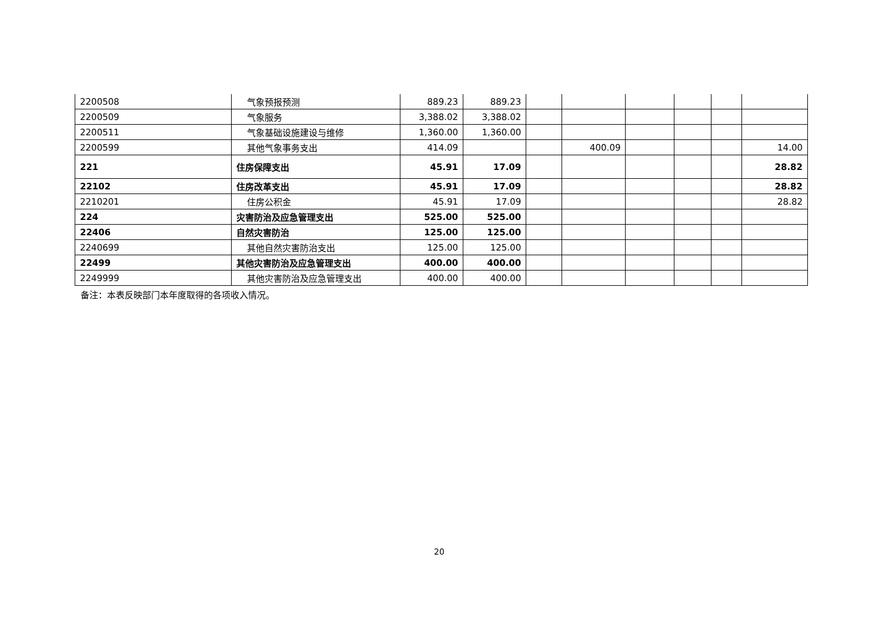| 2200508 | 气象预报预测 | 889.23 | 889.23 | | | | | | |
| 2200509 | 气象服务 | 3,388.02 | 3,388.02 | | | | | | |
| 2200511 | 气象基础设施建设与维修 | 1,360.00 | 1,360.00 | | | | | | |
| 2200599 | 其他气象事务支出 | 414.09 | | | 400.09 | | | | 14.00 |
| 221 | 住房保障支出 | 45.91 | 17.09 | | | | | | 28.82 |
| 22102 | 住房改革支出 | 45.91 | 17.09 | | | | | | 28.82 |
| 2210201 | 住房公积金 | 45.91 | 17.09 | | | | | | 28.82 |
| 224 | 灾害防治及应急管理支出 | 525.00 | 525.00 | | | | | | |
| 22406 | 自然灾害防治 | 125.00 | 125.00 | | | | | | |
| 2240699 | 其他自然灾害防治支出 | 125.00 | 125.00 | | | | | | |
| 22499 | 其他灾害防治及应急管理支出 | 400.00 | 400.00 | | | | | | |
| 2249999 | 其他灾害防治及应急管理支出 | 400.00 | 400.00 | | | | | | |
备注：本表反映部门本年度取得的各项收入情况。
20